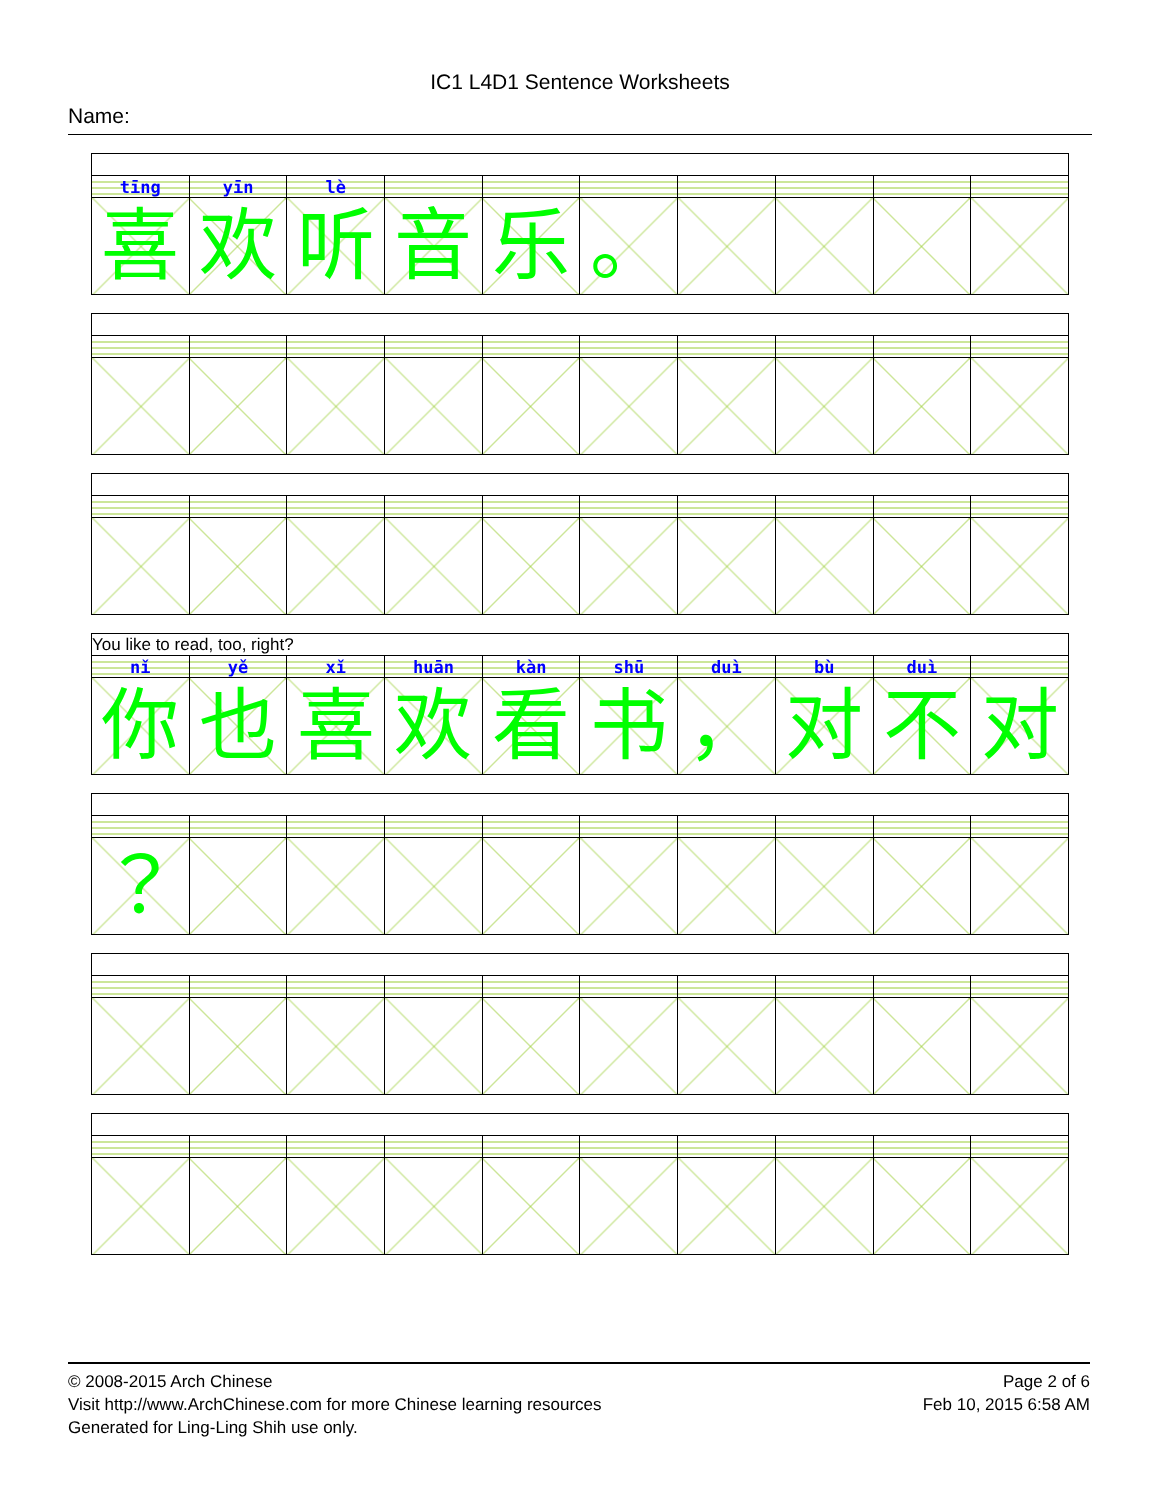IC1 L4D1 Sentence Worksheets
Name:
| tīng | yīn | lè | | | | | | | |
| 喜 | 欢 | 听 | 音 | 乐 | 。 | | | | |
| You like to read, too, right? | | | | | | | | | |
| nǐ | yě | xǐ | huān | kàn | shū | duì | bù | duì | |
| 你 | 也 | 喜 | 欢 | 看 | 书 | ， | 对 | 不 | 对 |
| ？ | | | | | | | | | |
© 2008-2015 Arch Chinese
Visit http://www.ArchChinese.com for more Chinese learning resources
Generated for Ling-Ling Shih use only.
Page 2 of 6
Feb 10, 2015 6:58 AM